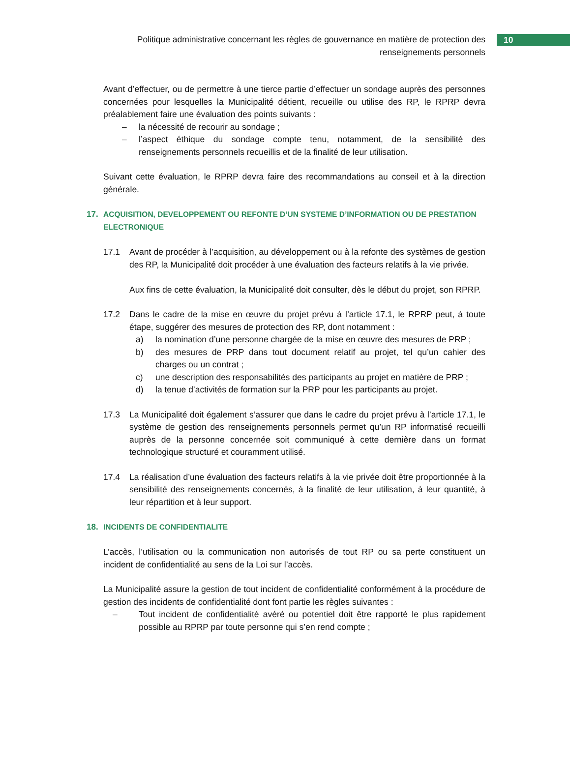Politique administrative concernant les règles de gouvernance en matière de protection des renseignements personnels
10
Avant d’effectuer, ou de permettre à une tierce partie d’effectuer un sondage auprès des personnes concernées pour lesquelles la Municipalité détient, recueille ou utilise des RP, le RPRP devra préalablement faire une évaluation des points suivants :
– la nécessité de recourir au sondage ;
– l’aspect éthique du sondage compte tenu, notamment, de la sensibilité des renseignements personnels recueillis et de la finalité de leur utilisation.
Suivant cette évaluation, le RPRP devra faire des recommandations au conseil et à la direction générale.
17. ACQUISITION, DEVELOPPEMENT OU REFONTE D’UN SYSTEME D’INFORMATION OU DE PRESTATION ELECTRONIQUE
17.1 Avant de procéder à l’acquisition, au développement ou à la refonte des systèmes de gestion des RP, la Municipalité doit procéder à une évaluation des facteurs relatifs à la vie privée.
Aux fins de cette évaluation, la Municipalité doit consulter, dès le début du projet, son RPRP.
17.2 Dans le cadre de la mise en œuvre du projet prévu à l’article 17.1, le RPRP peut, à toute étape, suggérer des mesures de protection des RP, dont notamment :
a) la nomination d’une personne chargée de la mise en œuvre des mesures de PRP ;
b) des mesures de PRP dans tout document relatif au projet, tel qu’un cahier des charges ou un contrat ;
c) une description des responsabilités des participants au projet en matière de PRP ;
d) la tenue d’activités de formation sur la PRP pour les participants au projet.
17.3 La Municipalité doit également s’assurer que dans le cadre du projet prévu à l’article 17.1, le système de gestion des renseignements personnels permet qu’un RP informatisé recueilli auprès de la personne concernée soit communiqué à cette dernière dans un format technologique structuré et couramment utilisé.
17.4 La réalisation d’une évaluation des facteurs relatifs à la vie privée doit être proportionnée à la sensibilité des renseignements concernés, à la finalité de leur utilisation, à leur quantité, à leur répartition et à leur support.
18. INCIDENTS DE CONFIDENTIALITE
L’accès, l’utilisation ou la communication non autorisés de tout RP ou sa perte constituent un incident de confidentialité au sens de la Loi sur l’accès.
La Municipalité assure la gestion de tout incident de confidentialité conformément à la procédure de gestion des incidents de confidentialité dont font partie les règles suivantes :
– Tout incident de confidentialité avéré ou potentiel doit être rapporté le plus rapidement possible au RPRP par toute personne qui s’en rend compte ;